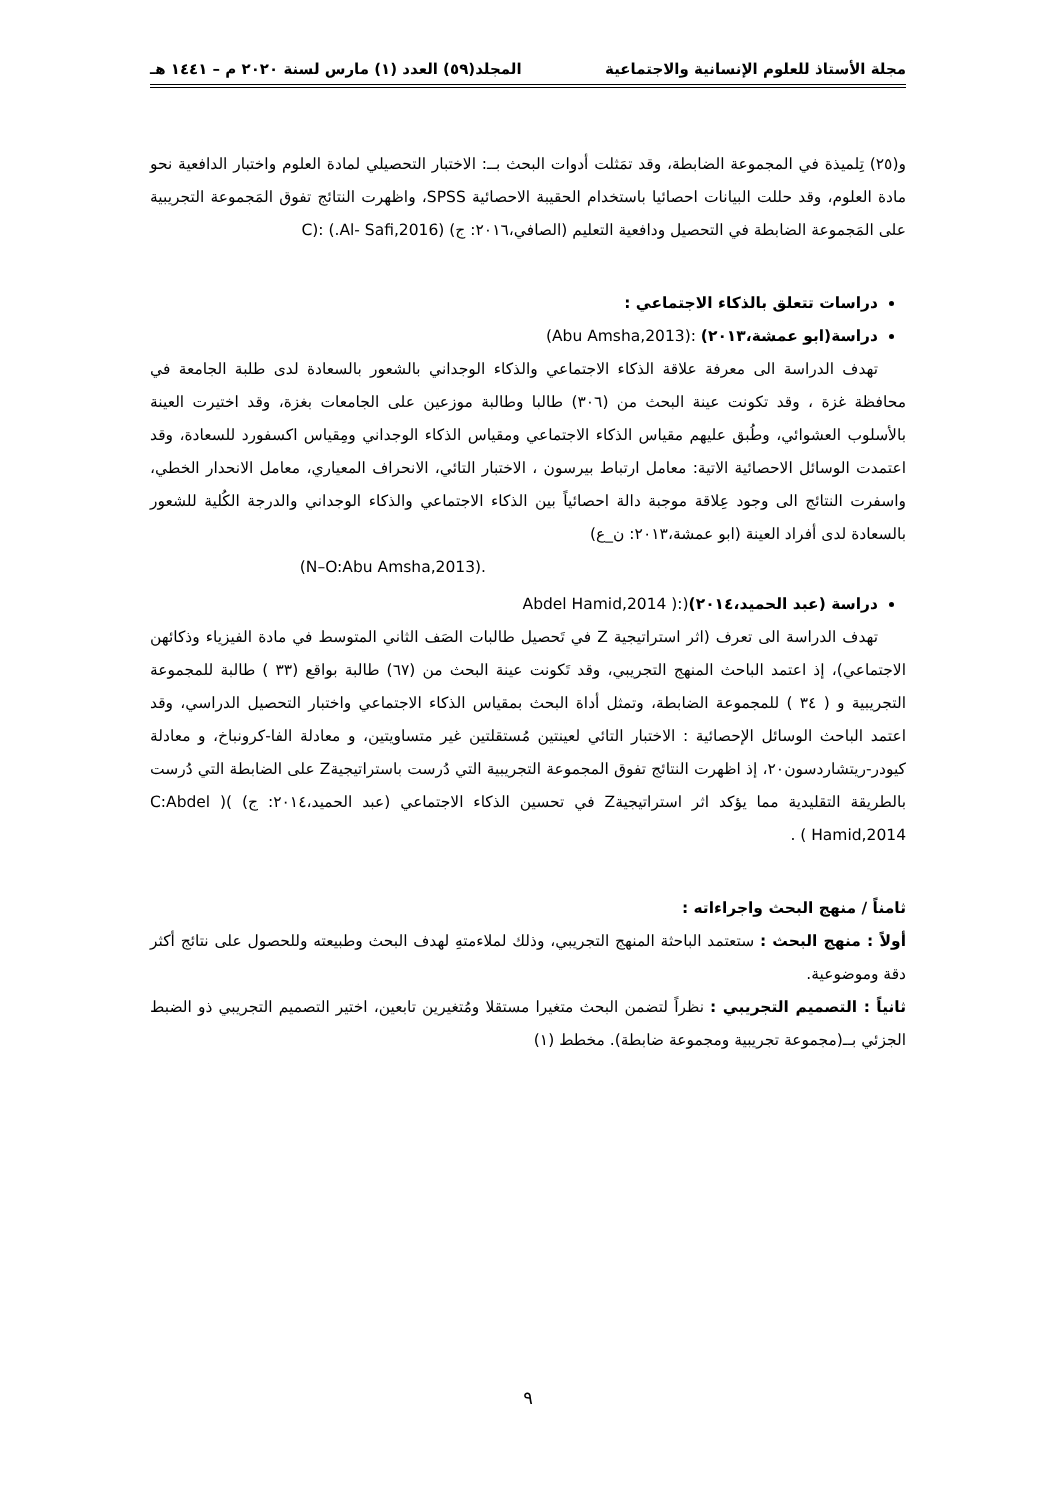مجلة الأستاذ للعلوم الإنسانية والاجتماعية المجلد(٥٩) العدد (١) مارس لسنة ٢٠٢٠ م – ١٤٤١ هـ
و(٢٥) تِلميذة في المجموعة الضابطة، وقد تمَثلت أدوات البحث بــ: الاختبار التحصيلي لمادة العلوم واختبار الدافعية نحو مادة العلوم، وقد حللت البيانات احصائيا باستخدام الحقيبة الاحصائية SPSS، واظهرت النتائج تفوق المَجموعة التجريبية على المَجموعة الضابطة في التحصيل ودافعية التعليم (الصافي،٢٠١٦: ج) C): (.Al- Safi,2016)
دراسات تتعلق بالذكاء الاجتماعي :
دراسة(ابو عمشة،٢٠١٣) :(Abu Amsha,2013)
تهدف الدراسة الى معرفة علاقة الذكاء الاجتماعي والذكاء الوجداني بالشعور بالسعادة لدى طلبة الجامعة في محافظة غزة ، وقد تكونت عينة البحث من (٣٠٦) طالبا وطالبة موزعين على الجامعات بغزة، وقد اختيرت العينة بالأسلوب العشوائي، وطُبق عليهم مقياس الذكاء الاجتماعي ومقياس الذكاء الوجداني ومِقياس اكسفورد للسعادة، وقد اعتمدت الوسائل الاحصائية الاتية: معامل ارتباط بيرسون ، الاختبار التائي، الانحراف المعياري، معامل الانحدار الخطي، واسفرت النتائج الى وجود عِلاقة موجبة دالة احصائياً بين الذكاء الاجتماعي والذكاء الوجداني والدرجة الكُلية للشعور بالسعادة لدى أفراد العينة (ابو عمشة،٢٠١٣: ن_ع)
.(N–O:Abu Amsha,2013)
دراسة (عبد الحميد،٢٠١٤)(:( Abdel Hamid,2014
تهدف الدراسة الى تعرف (اثر استراتيجية Z في تَحصيل طالبات الصَف الثاني المتوسط في مادة الفيزياء وذكائهن الاجتماعي)، إذ اعتمد الباحث المنهج التجريبي، وقد تَكونت عينة البحث من (٦٧) طالبة بواقع (٣٣ ) طالبة للمجموعة التجريبية و ( ٣٤ ) للمجموعة الضابطة، وتمثل أداة البحث بمقياس الذكاء الاجتماعي واختبار التحصيل الدراسي، وقد اعتمد الباحث الوسائل الإحصائية : الاختبار التائي لعينتين مُستقلتين غير متساويتين، و معادلة الفا-كرونباخ، و معادلة كيودر-ريتشاردسون٢٠، إذ اظهرت النتائج تفوق المجموعة التجريبية التي دُرست باستراتيجيةZ على الضابطة التي دُرست بالطريقة التقليدية مما يؤكد اثر استراتيجيةZ في تحسين الذكاء الاجتماعي (عبد الحميد،٢٠١٤: ج) )( C:Abdel Hamid,2014 ) .
ثامناً / منهج البحث واجراءاته :
أولاً : منهج البحث : ستعتمد الباحثة المنهج التجريبي، وذلك لملاءمتهِ لهدف البحث وطبيعته وللحصول على نتائج أكثر دقة وموضوعية.
ثانياً : التصميم التجريبي : نظراً لتضمن البحث متغيرا مستقلا ومُتغيرين تابعين، اختير التصميم التجريبي ذو الضبط الجزئي بــ(مجموعة تجريبية ومجموعة ضابطة). مخطط (١)
٩